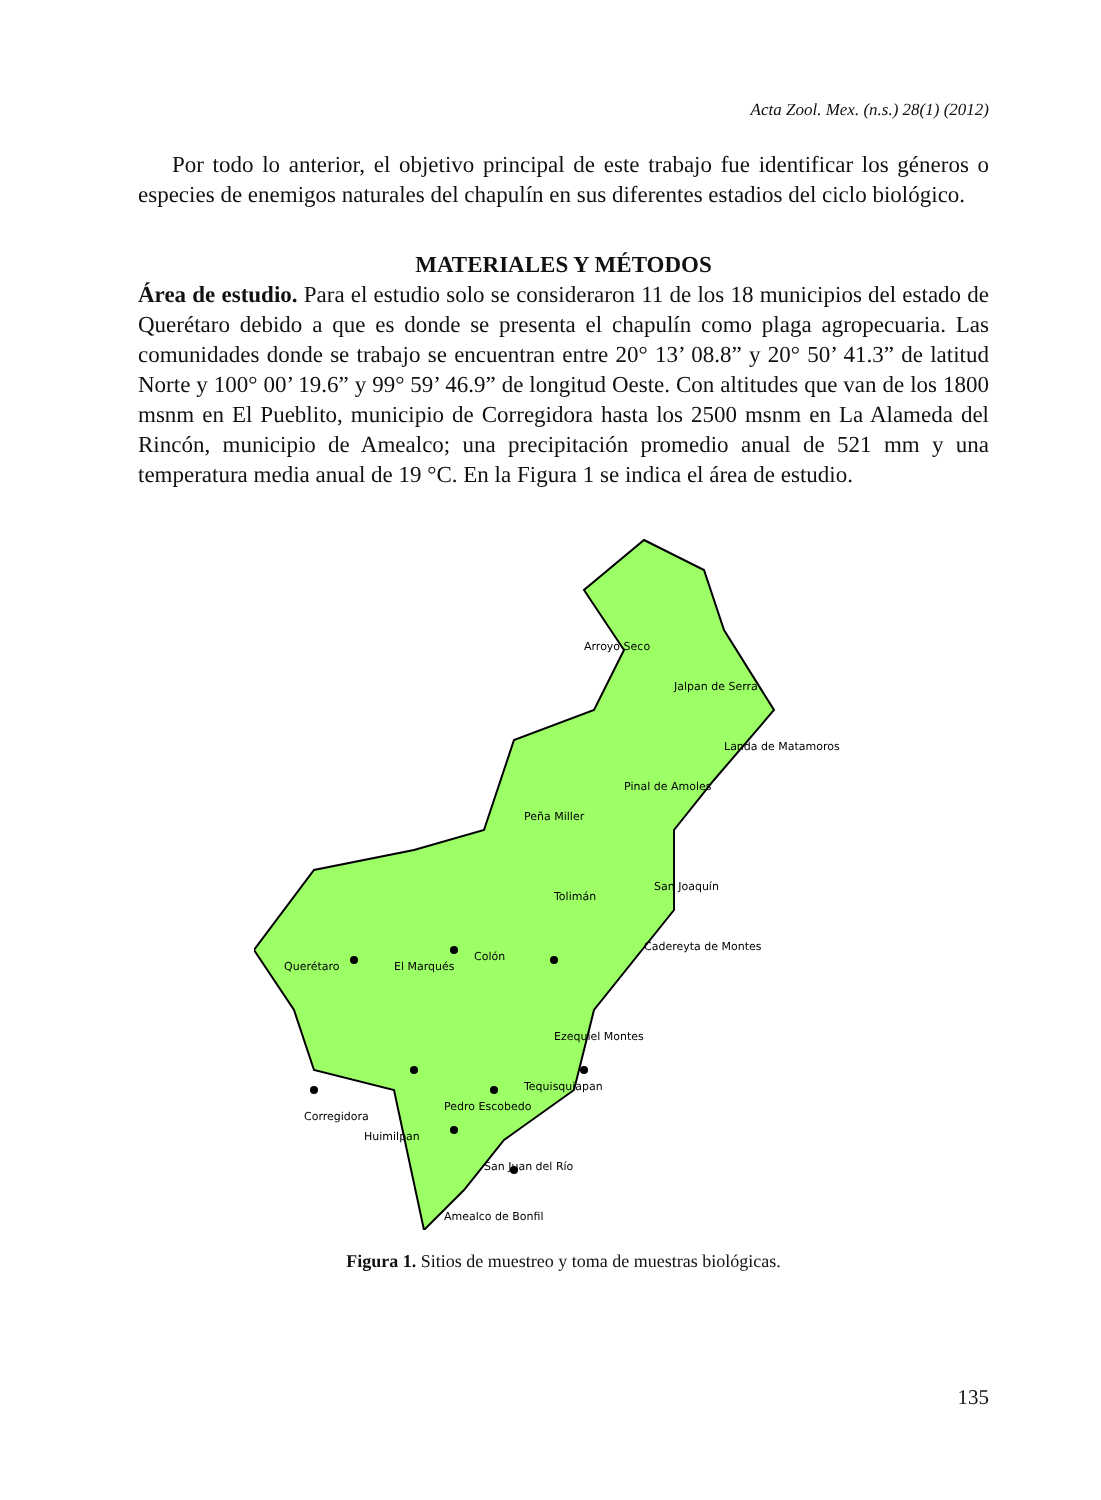Acta Zool. Mex. (n.s.) 28(1) (2012)
Por todo lo anterior, el objetivo principal de este trabajo fue identificar los géneros o especies de enemigos naturales del chapulín en sus diferentes estadios del ciclo biológico.
MATERIALES Y MÉTODOS
Área de estudio. Para el estudio solo se consideraron 11 de los 18 municipios del estado de Querétaro debido a que es donde se presenta el chapulín como plaga agropecuaria. Las comunidades donde se trabajo se encuentran entre 20° 13’ 08.8” y 20° 50’ 41.3” de latitud Norte y 100° 00’ 19.6” y 99° 59’ 46.9” de longitud Oeste. Con altitudes que van de los 1800 msnm en El Pueblito, municipio de Corregidora hasta los 2500 msnm en La Alameda del Rincón, municipio de Amealco; una precipitación promedio anual de 521 mm y una temperatura media anual de 19 °C. En la Figura 1 se indica el área de estudio.
Arroyo Seco
Jalpan de Serra
Landa de Matamoros
Pinal de Amoles
Peña Miller
Tolimán
San Joaquín
Cadereyta de Montes
Colón
El Marqués
Querétaro
Ezequiel Montes
Tequisquiapan
Pedro Escobedo
Corregidora
Huimilpan
San Juan del Río
Amealco de Bonfil
Figura 1. Sitios de muestreo y toma de muestras biológicas.
135